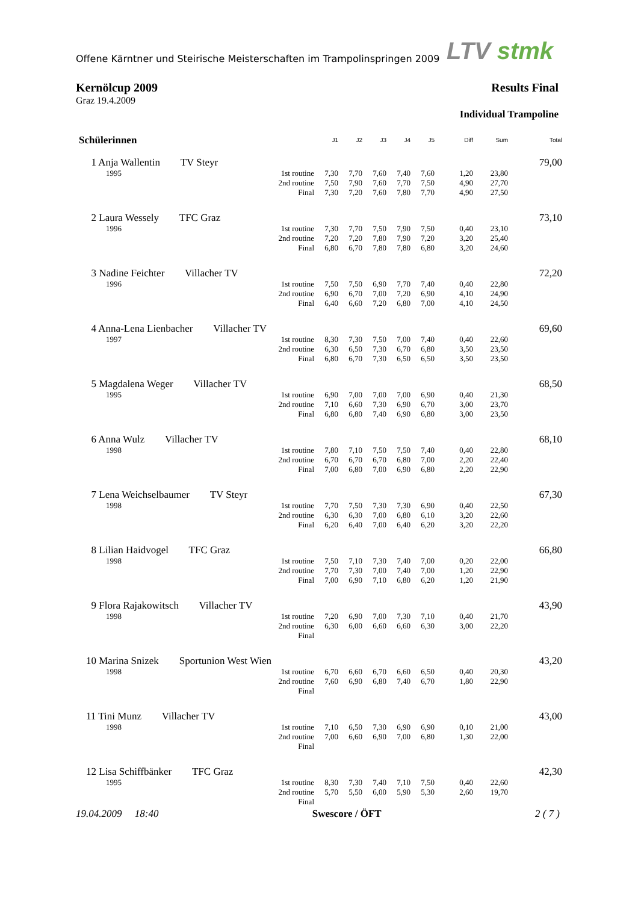Offene Kärntner und Steirische Meisterschaften im Trampolinspringen 2009
LTV stmk
Kernölcup 2009
Graz 19.4.2009
Results Final
Individual Trampoline
| Schülerinnen | | J1 | J2 | J3 | J4 | J5 | Diff | Sum | Total |
| --- | --- | --- | --- | --- | --- | --- | --- | --- | --- |
| 1 Anja Wallentin TV Steyr | | | | | | | | | 79,00 |
| 1995 | 1st routine | 7,30 | 7,70 | 7,60 | 7,40 | 7,60 | 1,20 | 23,80 | |
| | 2nd routine | 7,50 | 7,90 | 7,60 | 7,70 | 7,50 | 4,90 | 27,70 | |
| | Final | 7,30 | 7,20 | 7,60 | 7,80 | 7,70 | 4,90 | 27,50 | |
| 2 Laura Wessely TFC Graz | | | | | | | | | 73,10 |
| 1996 | 1st routine | 7,30 | 7,70 | 7,50 | 7,90 | 7,50 | 0,40 | 23,10 | |
| | 2nd routine | 7,20 | 7,20 | 7,80 | 7,90 | 7,20 | 3,20 | 25,40 | |
| | Final | 6,80 | 6,70 | 7,80 | 7,80 | 6,80 | 3,20 | 24,60 | |
| 3 Nadine Feichter Villacher TV | | | | | | | | | 72,20 |
| 1996 | 1st routine | 7,50 | 7,50 | 6,90 | 7,70 | 7,40 | 0,40 | 22,80 | |
| | 2nd routine | 6,90 | 6,70 | 7,00 | 7,20 | 6,90 | 4,10 | 24,90 | |
| | Final | 6,40 | 6,60 | 7,20 | 6,80 | 7,00 | 4,10 | 24,50 | |
| 4 Anna-Lena Lienbacher Villacher TV | | | | | | | | | 69,60 |
| 1997 | 1st routine | 8,30 | 7,30 | 7,50 | 7,00 | 7,40 | 0,40 | 22,60 | |
| | 2nd routine | 6,30 | 6,50 | 7,30 | 6,70 | 6,80 | 3,50 | 23,50 | |
| | Final | 6,80 | 6,70 | 7,30 | 6,50 | 6,50 | 3,50 | 23,50 | |
| 5 Magdalena Weger Villacher TV | | | | | | | | | 68,50 |
| 1995 | 1st routine | 6,90 | 7,00 | 7,00 | 7,00 | 6,90 | 0,40 | 21,30 | |
| | 2nd routine | 7,10 | 6,60 | 7,30 | 6,90 | 6,70 | 3,00 | 23,70 | |
| | Final | 6,80 | 6,80 | 7,40 | 6,90 | 6,80 | 3,00 | 23,50 | |
| 6 Anna Wulz Villacher TV | | | | | | | | | 68,10 |
| 1998 | 1st routine | 7,80 | 7,10 | 7,50 | 7,50 | 7,40 | 0,40 | 22,80 | |
| | 2nd routine | 6,70 | 6,70 | 6,70 | 6,80 | 7,00 | 2,20 | 22,40 | |
| | Final | 7,00 | 6,80 | 7,00 | 6,90 | 6,80 | 2,20 | 22,90 | |
| 7 Lena Weichselbaumer TV Steyr | | | | | | | | | 67,30 |
| 1998 | 1st routine | 7,70 | 7,50 | 7,30 | 7,30 | 6,90 | 0,40 | 22,50 | |
| | 2nd routine | 6,30 | 6,30 | 7,00 | 6,80 | 6,10 | 3,20 | 22,60 | |
| | Final | 6,20 | 6,40 | 7,00 | 6,40 | 6,20 | 3,20 | 22,20 | |
| 8 Lilian Haidvogel TFC Graz | | | | | | | | | 66,80 |
| 1998 | 1st routine | 7,50 | 7,10 | 7,30 | 7,40 | 7,00 | 0,20 | 22,00 | |
| | 2nd routine | 7,70 | 7,30 | 7,00 | 7,40 | 7,00 | 1,20 | 22,90 | |
| | Final | 7,00 | 6,90 | 7,10 | 6,80 | 6,20 | 1,20 | 21,90 | |
| 9 Flora Rajakowitsch Villacher TV | | | | | | | | | 43,90 |
| 1998 | 1st routine | 7,20 | 6,90 | 7,00 | 7,30 | 7,10 | 0,40 | 21,70 | |
| | 2nd routine | 6,30 | 6,00 | 6,60 | 6,60 | 6,30 | 3,00 | 22,20 | |
| | Final | | | | | | | | |
| 10 Marina Snizek Sportunion West Wien | | | | | | | | | 43,20 |
| 1998 | 1st routine | 6,70 | 6,60 | 6,70 | 6,60 | 6,50 | 0,40 | 20,30 | |
| | 2nd routine | 7,60 | 6,90 | 6,80 | 7,40 | 6,70 | 1,80 | 22,90 | |
| | Final | | | | | | | | |
| 11 Tini Munz Villacher TV | | | | | | | | | 43,00 |
| 1998 | 1st routine | 7,10 | 6,50 | 7,30 | 6,90 | 6,90 | 0,10 | 21,00 | |
| | 2nd routine | 7,00 | 6,60 | 6,90 | 7,00 | 6,80 | 1,30 | 22,00 | |
| | Final | | | | | | | | |
| 12 Lisa Schiffbänker TFC Graz | | | | | | | | | 42,30 |
| 1995 | 1st routine | 8,30 | 7,30 | 7,40 | 7,10 | 7,50 | 0,40 | 22,60 | |
| | 2nd routine | 5,70 | 5,50 | 6,00 | 5,90 | 5,30 | 2,60 | 19,70 | |
| | Final | | | | | | | | |
19.04.2009 18:40 Swescore / ÖFT 2 ( 7 )